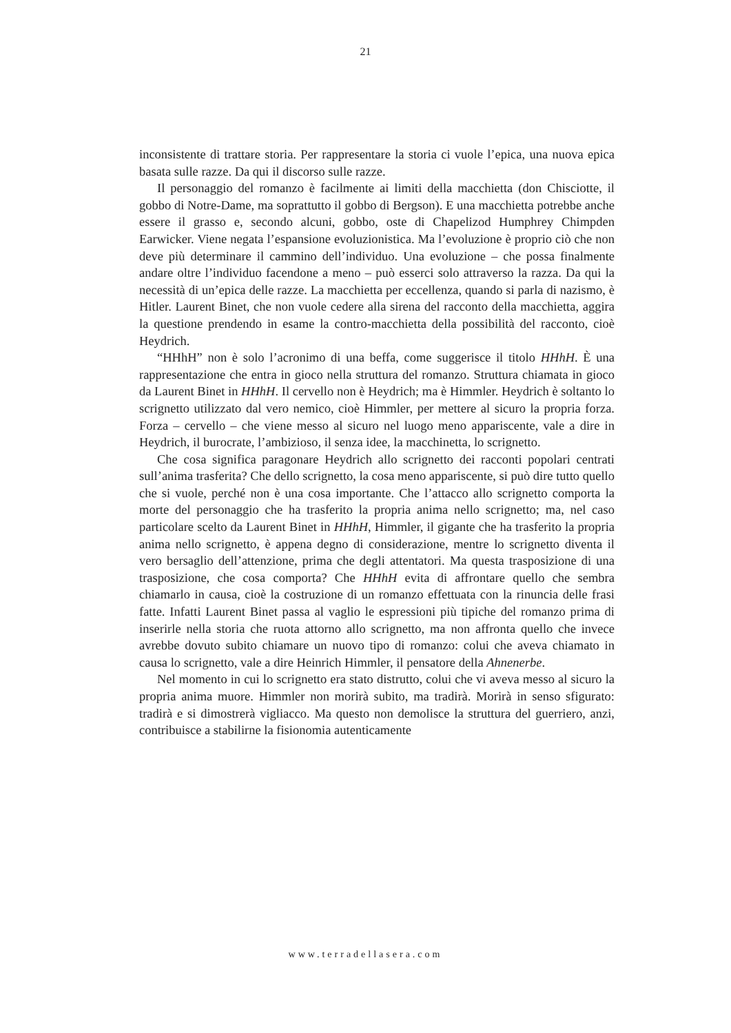21
inconsistente di trattare storia. Per rappresentare la storia ci vuole l’epica, una nuova epica basata sulle razze. Da qui il discorso sulle razze.
Il personaggio del romanzo è facilmente ai limiti della macchietta (don Chisciotte, il gobbo di Notre-Dame, ma soprattutto il gobbo di Bergson). E una macchietta potrebbe anche essere il grasso e, secondo alcuni, gobbo, oste di Chapelizod Humphrey Chimpden Earwicker. Viene negata l’espansione evoluzionistica. Ma l’evoluzione è proprio ciò che non deve più determinare il cammino dell’individuo. Una evoluzione – che possa finalmente andare oltre l’individuo facendone a meno – può esserci solo attraverso la razza. Da qui la necessità di un’epica delle razze. La macchietta per eccellenza, quando si parla di nazismo, è Hitler. Laurent Binet, che non vuole cedere alla sirena del racconto della macchietta, aggira la questione prendendo in esame la contro-macchietta della possibilità del racconto, cioè Heydrich.
“HHhH” non è solo l’acronimo di una beffa, come suggerisce il titolo HHhH. È una rappresentazione che entra in gioco nella struttura del romanzo. Struttura chiamata in gioco da Laurent Binet in HHhH. Il cervello non è Heydrich; ma è Himmler. Heydrich è soltanto lo scrignetto utilizzato dal vero nemico, cioè Himmler, per mettere al sicuro la propria forza. Forza – cervello – che viene messo al sicuro nel luogo meno appariscente, vale a dire in Heydrich, il burocrate, l’ambizioso, il senza idee, la macchinetta, lo scrignetto.
Che cosa significa paragonare Heydrich allo scrignetto dei racconti popolari centrati sull’anima trasferita? Che dello scrignetto, la cosa meno appariscente, si può dire tutto quello che si vuole, perché non è una cosa importante. Che l’attacco allo scrignetto comporta la morte del personaggio che ha trasferito la propria anima nello scrignetto; ma, nel caso particolare scelto da Laurent Binet in HHhH, Himmler, il gigante che ha trasferito la propria anima nello scrignetto, è appena degno di considerazione, mentre lo scrignetto diventa il vero bersaglio dell’attenzione, prima che degli attentatori. Ma questa trasposizione di una trasposizione, che cosa comporta? Che HHhH evita di affrontare quello che sembra chiamarlo in causa, cioè la costruzione di un romanzo effettuata con la rinuncia delle frasi fatte. Infatti Laurent Binet passa al vaglio le espressioni più tipiche del romanzo prima di inserirle nella storia che ruota attorno allo scrignetto, ma non affronta quello che invece avrebbe dovuto subito chiamare un nuovo tipo di romanzo: colui che aveva chiamato in causa lo scrignetto, vale a dire Heinrich Himmler, il pensatore della Ahnenerbe.
Nel momento in cui lo scrignetto era stato distrutto, colui che vi aveva messo al sicuro la propria anima muore. Himmler non morirà subito, ma tradirà. Morirà in senso sfigurato: tradirà e si dimostrerà vigliacco. Ma questo non demolisce la struttura del guerriero, anzi, contribuisce a stabilirne la fisionomia autenticamente
www.terradellasera.com